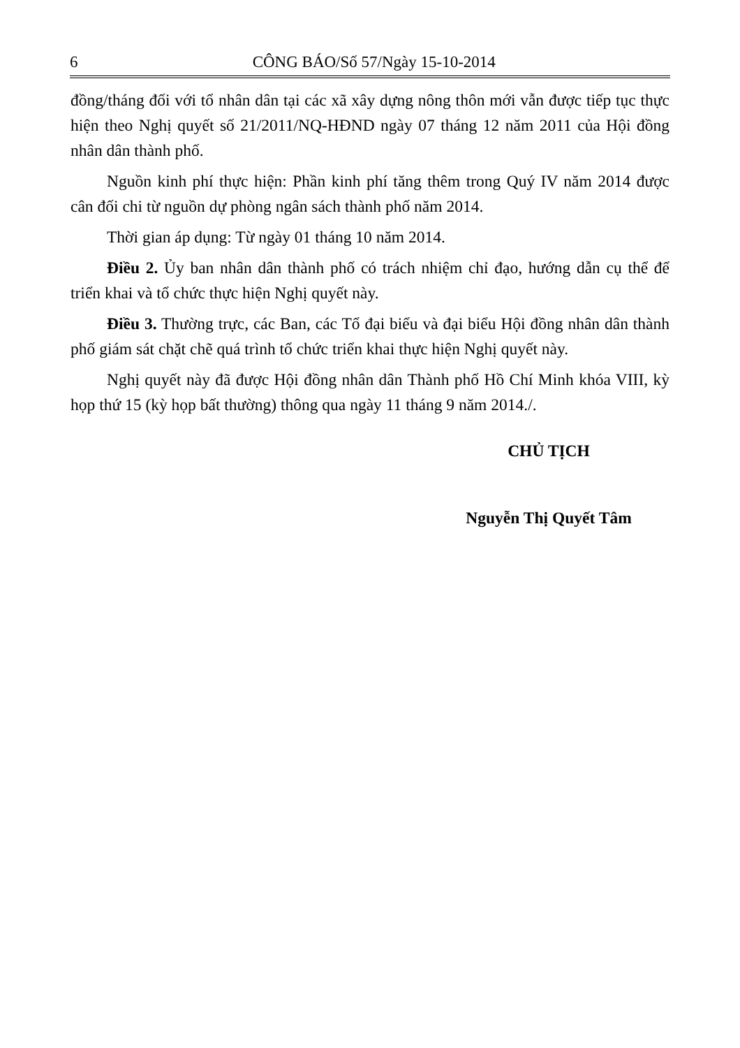6
CÔNG BÁO/Số 57/Ngày 15-10-2014
đồng/tháng đối với tổ nhân dân tại các xã xây dựng nông thôn mới vẫn được tiếp tục thực hiện theo Nghị quyết số 21/2011/NQ-HĐND ngày 07 tháng 12 năm 2011 của Hội đồng nhân dân thành phố.
Nguồn kinh phí thực hiện: Phần kinh phí tăng thêm trong Quý IV năm 2014 được cân đối chi từ nguồn dự phòng ngân sách thành phố năm 2014.
Thời gian áp dụng: Từ ngày 01 tháng 10 năm 2014.
Điều 2. Ủy ban nhân dân thành phố có trách nhiệm chỉ đạo, hướng dẫn cụ thể để triển khai và tổ chức thực hiện Nghị quyết này.
Điều 3. Thường trực, các Ban, các Tổ đại biểu và đại biểu Hội đồng nhân dân thành phố giám sát chặt chẽ quá trình tổ chức triển khai thực hiện Nghị quyết này.
Nghị quyết này đã được Hội đồng nhân dân Thành phố Hồ Chí Minh khóa VIII, kỳ họp thứ 15 (kỳ họp bất thường) thông qua ngày 11 tháng 9 năm 2014./.
CHỦ TỊCH
Nguyễn Thị Quyết Tâm